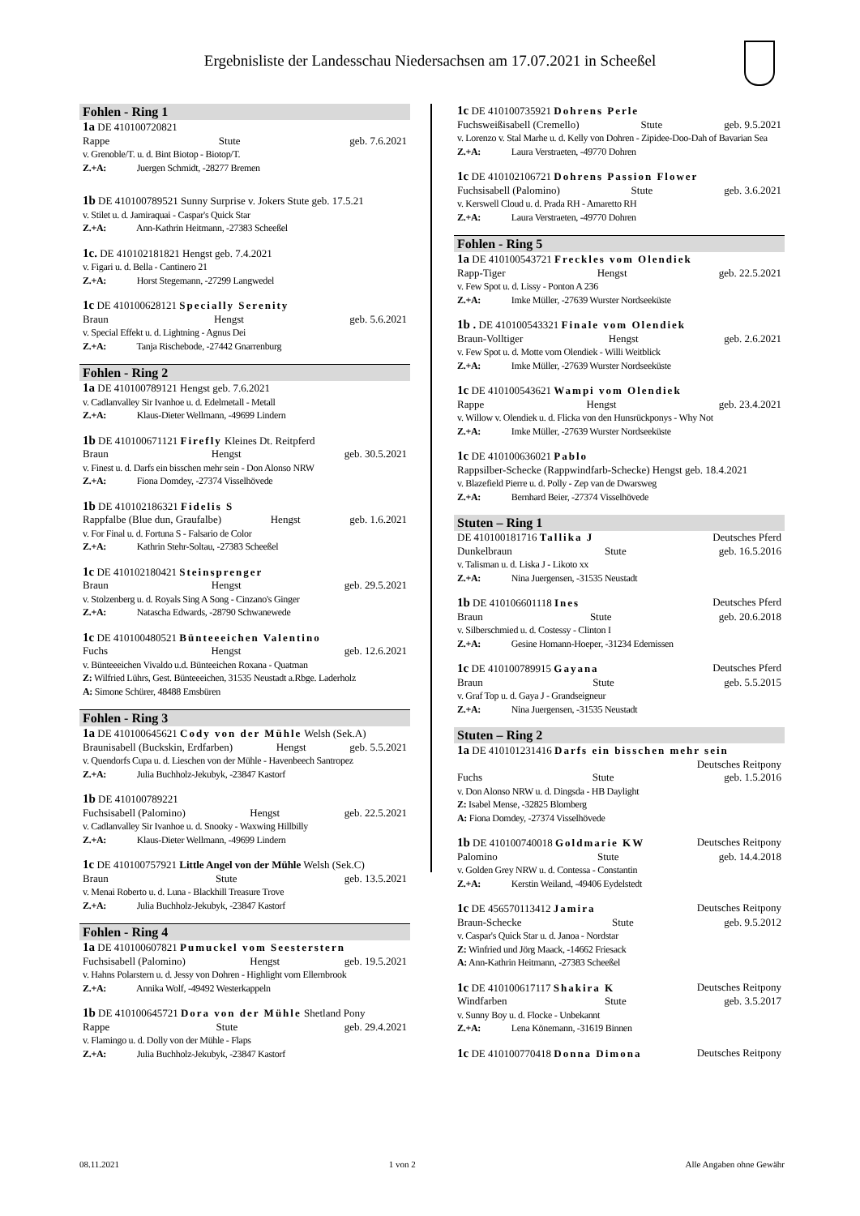Ergebnisliste der Landesschau Niedersachsen am 17.07.2021 in Scheeßel
Fohlen - Ring 1
1a DE 410100720821
Rappe Stute geb. 7.6.2021
v. Grenoble/T. u. d. Bint Biotop - Biotop/T.
Z.+A: Juergen Schmidt, -28277 Bremen
1b DE 410100789521 Sunny Surprise v. Jokers Stute geb. 17.5.21
v. Stilet u. d. Jamiraquai - Caspar's Quick Star
Z.+A: Ann-Kathrin Heitmann, -27383 Scheeßel
1c. DE 410102181821 Hengst geb. 7.4.2021
v. Figari u. d. Bella - Cantinero 21
Z.+A: Horst Stegemann, -27299 Langwedel
1c DE 410100628121 Specially Serenity
Braun Hengst geb. 5.6.2021
v. Special Effekt u. d. Lightning - Agnus Dei
Z.+A: Tanja Rischebode, -27442 Gnarrenburg
Fohlen - Ring 2
1a DE 410100789121 Hengst geb. 7.6.2021
v. Cadlanvalley Sir Ivanhoe u. d. Edelmetall - Metall
Z.+A: Klaus-Dieter Wellmann, -49699 Lindern
1b DE 410100671121 Firefly Kleines Dt. Reitpferd
Braun Hengst geb. 30.5.2021
v. Finest u. d. Darfs ein bisschen mehr sein - Don Alonso NRW
Z.+A: Fiona Domdey, -27374 Visselhövede
1b DE 410102186321 Fidelis S
Rappfalbe (Blue dun, Graufalbe) Hengst geb. 1.6.2021
v. For Final u. d. Fortuna S - Falsario de Color
Z.+A: Kathrin Stehr-Soltau, -27383 Scheeßel
1c DE 410102180421 Steinsprenger
Braun Hengst geb. 29.5.2021
v. Stolzenberg u. d. Royals Sing A Song - Cinzano's Ginger
Z.+A: Natascha Edwards, -28790 Schwanewede
1c DE 410100480521 Bünteeeichen Valentino
Fuchs Hengst geb. 12.6.2021
v. Bünteeeichen Vivaldo u.d. Bünteeichen Roxana - Quatman
Z: Wilfried Lührs, Gest. Bünteeeichen, 31535 Neustadt a.Rbge. Laderholz
A: Simone Schürer, 48488 Emsbüren
Fohlen - Ring 3
1a DE 410100645621 Cody von der Mühle Welsh (Sek.A)
Braunisabell (Buckskin, Erdfarben) Hengst geb. 5.5.2021
v. Quendorfs Cupa u. d. Lieschen von der Mühle - Havenbeech Santropez
Z.+A: Julia Buchholz-Jekubyk, -23847 Kastorf
1b DE 410100789221
Fuchsisabell (Palomino) Hengst geb. 22.5.2021
v. Cadlanvalley Sir Ivanhoe u. d. Snooky - Waxwing Hillbilly
Z.+A: Klaus-Dieter Wellmann, -49699 Lindern
1c DE 410100757921 Little Angel von der Mühle Welsh (Sek.C)
Braun Stute geb. 13.5.2021
v. Menai Roberto u. d. Luna - Blackhill Treasure Trove
Z.+A: Julia Buchholz-Jekubyk, -23847 Kastorf
Fohlen - Ring 4
1a DE 410100607821 Pumuckel vom Seesterstern
Fuchsisabell (Palomino) Hengst geb. 19.5.2021
v. Hahns Polarstern u. d. Jessy von Dohren - Highlight vom Ellernbrook
Z.+A: Annika Wolf, -49492 Westerkappeln
1b DE 410100645721 Dora von der Mühle Shetland Pony
Rappe Stute geb. 29.4.2021
v. Flamingo u. d. Dolly von der Mühle - Flaps
Z.+A: Julia Buchholz-Jekubyk, -23847 Kastorf
1c DE 410100735921 Dohrens Perle
Fuchsweißisabell (Cremello) Stute geb. 9.5.2021
v. Lorenzo v. Stal Marhe u. d. Kelly von Dohren - Zipidee-Doo-Dah of Bavarian Sea
Z.+A: Laura Verstraeten, -49770 Dohren
1c DE 410102106721 Dohrens Passion Flower
Fuchsisabell (Palomino) Stute geb. 3.6.2021
v. Kerswell Cloud u. d. Prada RH - Amaretto RH
Z.+A: Laura Verstraeten, -49770 Dohren
Fohlen - Ring 5
1a DE 410100543721 Freckles vom Olendiek
Rapp-Tiger Hengst geb. 22.5.2021
v. Few Spot u. d. Lissy - Ponton A 236
Z.+A: Imke Müller, -27639 Wurster Nordseeküste
1b . DE 410100543321 Finale vom Olendiek
Braun-Volltiger Hengst geb. 2.6.2021
v. Few Spot u. d. Motte vom Olendiek - Willi Weitblick
Z.+A: Imke Müller, -27639 Wurster Nordseeküste
1c DE 410100543621 Wampi vom Olendiek
Rappe Hengst geb. 23.4.2021
v. Willow v. Olendiek u. d. Flicka von den Hunsrückponys - Why Not
Z.+A: Imke Müller, -27639 Wurster Nordseeküste
1c DE 410100636021 Pablo
Rappsilber-Schecke (Rappwindfarb-Schecke) Hengst geb. 18.4.2021
v. Blazefield Pierre u. d. Polly - Zep van de Dwarsweg
Z.+A: Bernhard Beier, -27374 Visselhövede
Stuten – Ring 1
DE 410100181716 Tallika J Deutsches Pferd
Dunkelbraun Stute geb. 16.5.2016
v. Talisman u. d. Liska J - Likoto xx
Z.+A: Nina Juergensen, -31535 Neustadt
1b DE 410106601118 Ines Deutsches Pferd
Braun Stute geb. 20.6.2018
v. Silberschmied u. d. Costessy - Clinton I
Z.+A: Gesine Homann-Hoeper, -31234 Edemissen
1c DE 410100789915 Gayana Deutsches Pferd
Braun Stute geb. 5.5.2015
v. Graf Top u. d. Gaya J - Grandseigneur
Z.+A: Nina Juergensen, -31535 Neustadt
Stuten – Ring 2
1a DE 410101231416 Darfs ein bisschen mehr sein
Deutsches Reitpony
Fuchs Stute geb. 1.5.2016
v. Don Alonso NRW u. d. Dingsda - HB Daylight
Z: Isabel Mense, -32825 Blomberg
A: Fiona Domdey, -27374 Visselhövede
1b DE 410100740018 Goldmarie KW Deutsches Reitpony
Palomino Stute geb. 14.4.2018
v. Golden Grey NRW u. d. Contessa - Constantin
Z.+A: Kerstin Weiland, -49406 Eydelstedt
1c DE 456570113412 Jamira Deutsches Reitpony
Braun-Schecke Stute geb. 9.5.2012
v. Caspar's Quick Star u. d. Janoa - Nordstar
Z: Winfried und Jörg Maack, -14662 Friesack
A: Ann-Kathrin Heitmann, -27383 Scheeßel
1c DE 410100617117 Shakira K Deutsches Reitpony
Windfarben Stute geb. 3.5.2017
v. Sunny Boy u. d. Flocke - Unbekannt
Z.+A: Lena Könemann, -31619 Binnen
1c DE 410100770418 Donna Dimona Deutsches Reitpony
08.11.2021 1 von 2 Alle Angaben ohne Gewähr